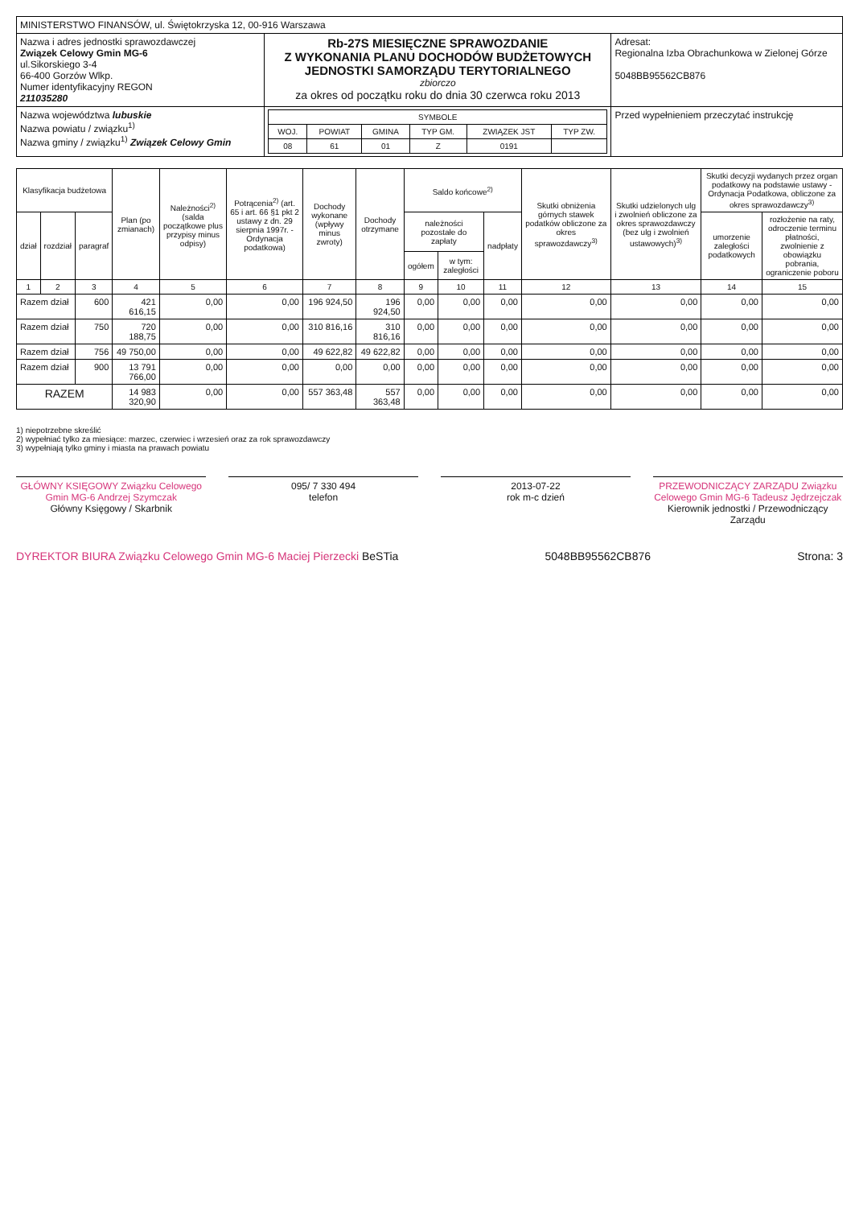| MINISTERSTWO FINANSÓW, ul. Świętokrzyska 12, 00-916 Warszawa | | |
| Nazwa i adres jednostki sprawozdawczej Związek Celowy Gmin MG-6 ul.Sikorskiego 3-4 66-400 Gorzów Wlkp. Numer identyfikacyjny REGON 211035280 | Rb-27S MIESIĘCZNE SPRAWOZDANIE Z WYKONANIA PLANU DOCHODÓW BUDŻETOWYCH JEDNOSTKI SAMORZĄDU TERYTORIALNEGO zbiorczo za okres od początku roku do dnia 30 czerwca roku 2013 | Adresat: Regionalna Izba Obrachunkowa w Zielonej Górze 5048BB95562CB876 |
| Nazwa województwa lubuskie Nazwa powiatu / związku<sup>1)</sup> Nazwa gminy / związku<sup>1)</sup> Związek Celowy Gmin | / SYMBOLE / / / / / / / --- / --- / --- / --- / --- / --- / / WOJ. / POWIAT / GMINA / TYP GM. / ZWIĄZEK JST / TYP ZW. / / 08 / 61 / 01 / Z / 0191 / / | Przed wypełnieniem przeczytać instrukcję |
| Klasyfikacja budżetowa | | | Plan (po zmianach) | Należności<sup>2)</sup> (salda początkowe plus przypisy minus odpisy) | Potrącenia<sup>2)</sup> (art. 65 i art. 66 §1 pkt 2 ustawy z dn. 29 sierpnia 1997r. - Ordynacja podatkowa) | Dochody wykonane (wpływy minus zwroty) | Dochody otrzymane | Saldo końcowe<sup>2)</sup> | | | Skutki obniżenia górnych stawek podatków obliczone za okres sprawozdawczy<sup>3)</sup> | Skutki udzielonych ulg i zwolnień obliczone za okres sprawozdawczy (bez ulg i zwolnień ustawowych)<sup>3)</sup> | Skutki decyzji wydanych przez organ podatkowy na podstawie ustawy - Ordynacja Podatkowa, obliczone za okres sprawozdawczy<sup>3)</sup> | |
| --- | --- | --- | --- | --- | --- | --- | --- | --- | --- | --- | --- | --- | --- | --- |
| dział | rozdział | paragraf | | | | | | należności pozostałe do zapłaty | | nadpłaty | | | umorzenie zaległości podatkowych | rozłożenie na raty, odroczenie terminu płatności, zwolnienie z obowiązku pobrania, ograniczenie poboru |
| | | | | | | | | ogółem | w tym: zaległości | | | | | |
| 1 | 2 | 3 | 4 | 5 | 6 | 7 | 8 | 9 | 10 | 11 | 12 | 13 | 14 | 15 |
| Razem dział | | 600 | 421 616,15 | 0,00 | 0,00 | 196 924,50 | 196 924,50 | 0,00 | 0,00 | 0,00 | 0,00 | 0,00 | 0,00 | 0,00 |
| Razem dział | | 750 | 720 188,75 | 0,00 | 0,00 | 310 816,16 | 310 816,16 | 0,00 | 0,00 | 0,00 | 0,00 | 0,00 | 0,00 | 0,00 |
| Razem dział | | 756 | 49 750,00 | 0,00 | 0,00 | 49 622,82 | 49 622,82 | 0,00 | 0,00 | 0,00 | 0,00 | 0,00 | 0,00 | 0,00 |
| Razem dział | | 900 | 13 791 766,00 | 0,00 | 0,00 | 0,00 | 0,00 | 0,00 | 0,00 | 0,00 | 0,00 | 0,00 | 0,00 | 0,00 |
| RAZEM | | | 14 983 320,90 | 0,00 | 0,00 | 557 363,48 | 557 363,48 | 0,00 | 0,00 | 0,00 | 0,00 | 0,00 | 0,00 | 0,00 |
1) niepotrzebne skreślić
2) wypełniać tylko za miesiące: marzec, czerwiec i wrzesień oraz za rok sprawozdawczy
3) wypełniają tylko gminy i miasta na prawach powiatu
GŁÓWNY KSIĘGOWY Związku Celowego Gmin MG-6 Andrzej Szymczak
Główny Księgowy / Skarbnik
095/ 7 330 494
telefon
2013-07-22
rok m-c dzień
PRZEWODNICZĄCY ZARZĄDU Związku Celowego Gmin MG-6 Tadeusz Jędrzejczak
Kierownik jednostki / Przewodniczący Zarządu
DYREKTOR BIURA Związku Celowego Gmin MG-6 Maciej Pierzecki BeSTia 5048BB95562CB876 Strona: 3